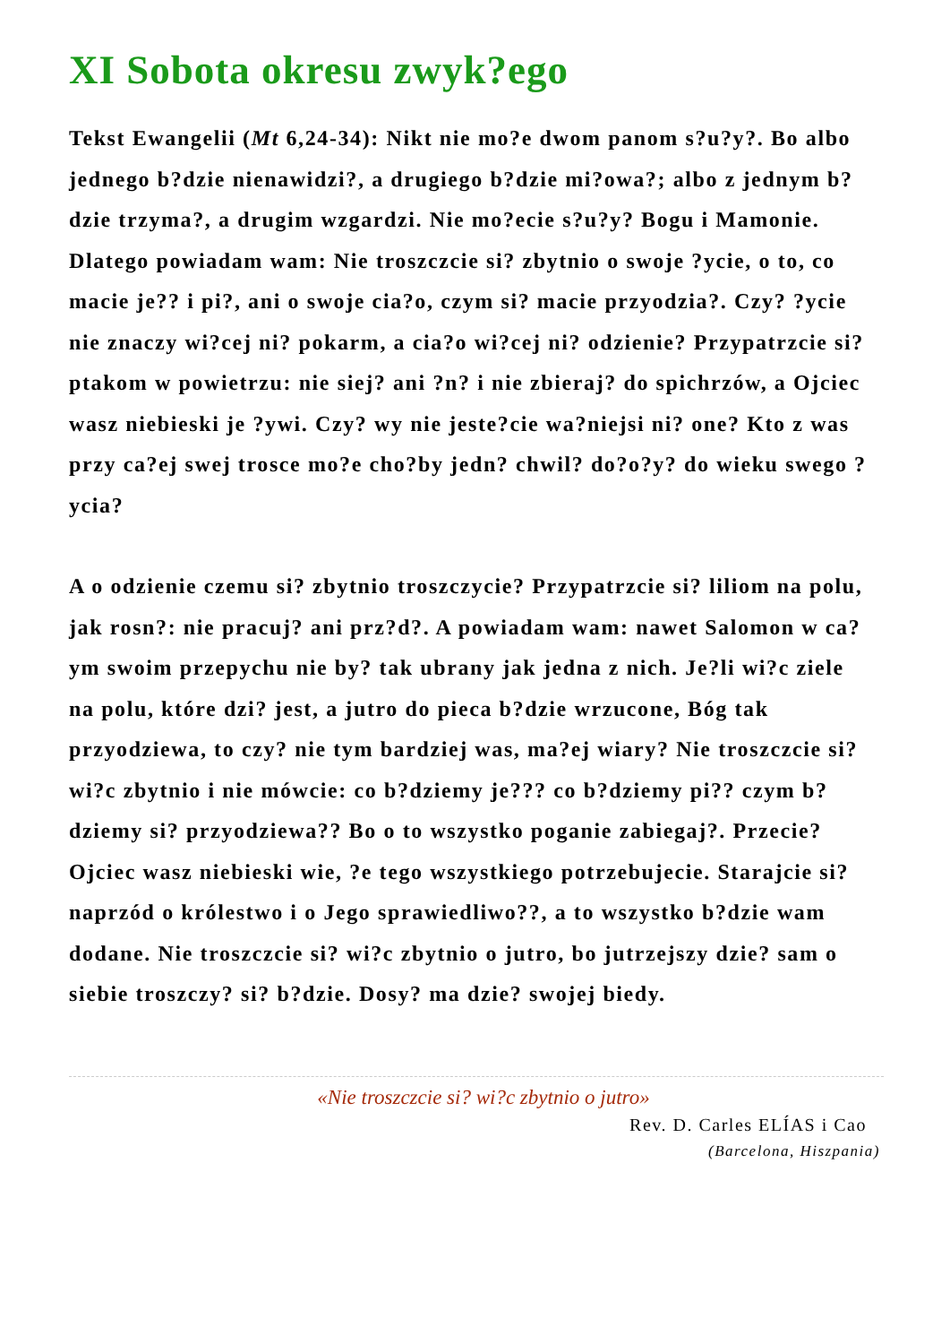XI Sobota okresu zwyk?ego
Tekst Ewangelii (Mt 6,24-34): Nikt nie mo?e dwom panom s?u?y?. Bo albo jednego b?dzie nienawidzi?, a drugiego b?dzie mi?owa?; albo z jednym b?dzie trzyma?, a drugim wzgardzi. Nie mo?ecie s?u?y? Bogu i Mamonie. Dlatego powiadam wam: Nie troszczcie si? zbytnio o swoje ?ycie, o to, co macie je?? i pi?, ani o swoje cia?o, czym si? macie przyodzia?. Czy? ?ycie nie znaczy wi?cej ni? pokarm, a cia?o wi?cej ni? odzienie? Przypatrzcie si? ptakom w powietrzu: nie siej? ani ?n? i nie zbieraj? do spichrzów, a Ojciec wasz niebieski je ?ywi. Czy? wy nie jeste?cie wa?niejsi ni? one? Kto z was przy ca?ej swej trosce mo?e cho?by jedn? chwil? do?o?y? do wieku swego ?ycia?
A o odzienie czemu si? zbytnio troszczycie? Przypatrzcie si? liliom na polu, jak rosn?: nie pracuj? ani prz?d?. A powiadam wam: nawet Salomon w ca?ym swoim przepychu nie by? tak ubrany jak jedna z nich. Je?li wi?c ziele na polu, które dzi? jest, a jutro do pieca b?dzie wrzucone, Bóg tak przyodziewa, to czy? nie tym bardziej was, ma?ej wiary? Nie troszczcie si? wi?c zbytnio i nie mówcie: co b?dziemy je??? co b?dziemy pi?? czym b?dziemy si? przyodziewa?? Bo o to wszystko poganie zabiegaj?. Przecie? Ojciec wasz niebieski wie, ?e tego wszystkiego potrzebujecie. Starajcie si? naprzód o królestwo i o Jego sprawiedliwo??, a to wszystko b?dzie wam dodane. Nie troszczcie si? wi?c zbytnio o jutro, bo jutrzejszy dzie? sam o siebie troszczy? si? b?dzie. Dosy? ma dzie? swojej biedy.
«Nie troszczcie si? wi?c zbytnio o jutro»
Rev. D. Carles ELÍAS i Cao
(Barcelona, Hiszpania)